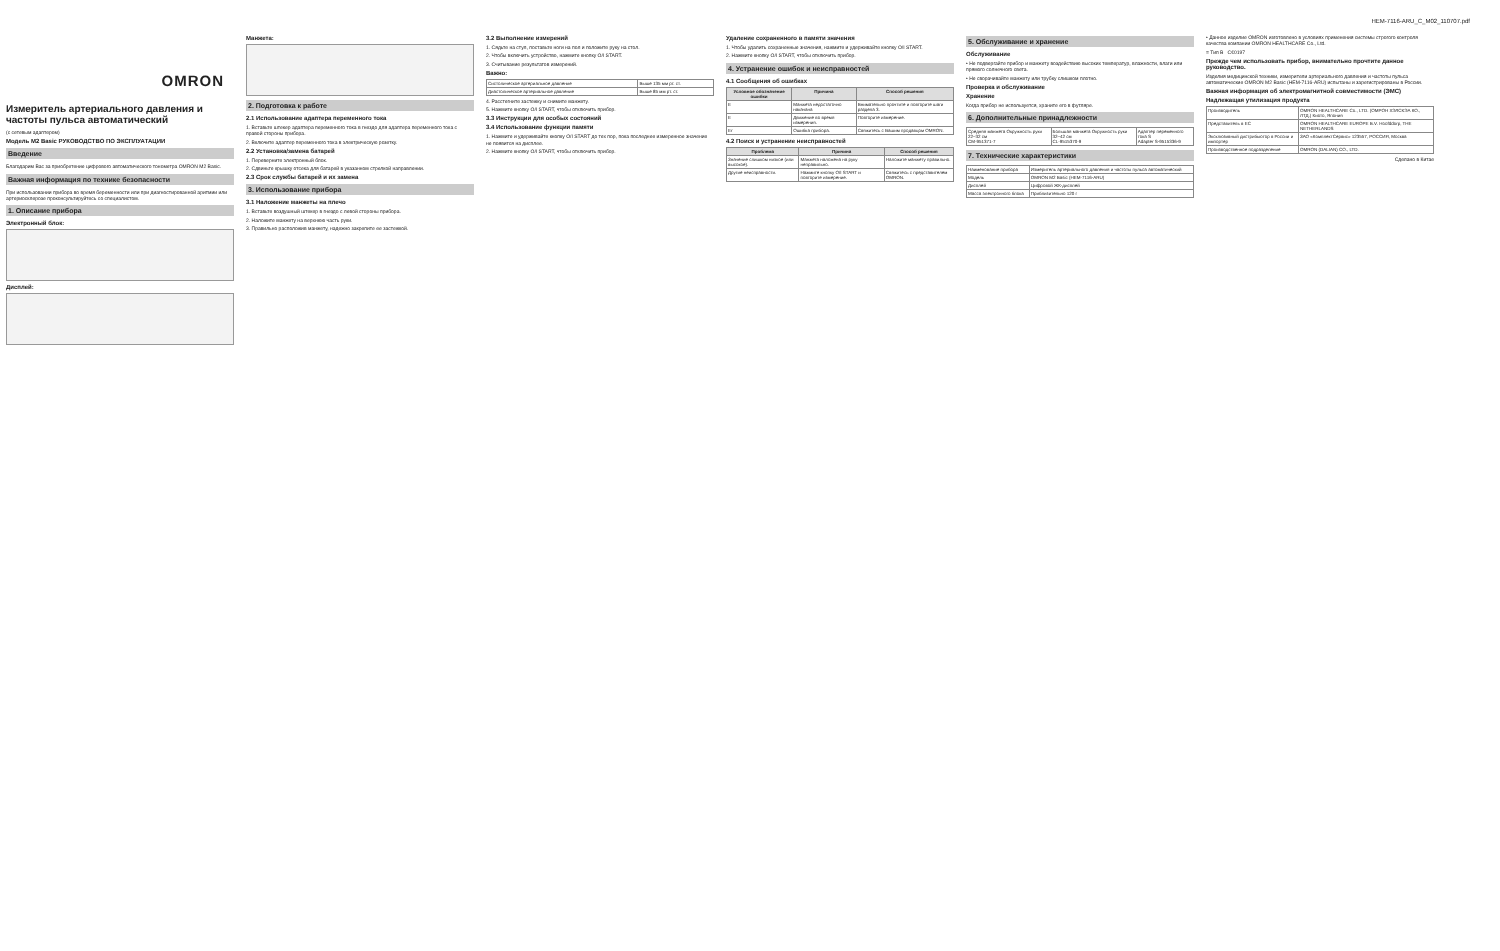HEM-7116-ARU_C_M02_110707.pdf
OMRON
Измеритель артериального давления и частоты пульса автоматический
(с сетевым адаптером)
Модель M2 Basic РУКОВОДСТВО ПО ЭКСПЛУАТАЦИИ
Введение
Благодарим Вас за приобретение цифрового автоматического тонометра OMRON M2 Basic.
Важная информация по технике безопасности
При использовании прибора во время беременности или при диагностированной аритмии или артериосклерозе проконсультируйтесь со специалистом.
1. Описание прибора
Электронный блок:
Дисплей:
Манжета:
2. Подготовка к работе
2.1 Использование адаптера переменного тока
1. Вставьте штекер адаптера переменного тока в гнездо для адаптера переменного тока с правой стороны прибора.
2. Включите адаптер переменного тока в электрическую розетку.
2.2 Установка/замена батарей
1. Переверните электронный блок.
2. Сдвиньте крышку отсека для батарей в указанном стрелкой направлении.
2.3 Срок службы батарей и их замена
3. Использование прибора
3.1 Наложение манжеты на плечо
1. Вставьте воздушный штекер в гнездо с левой стороны прибора.
2. Наложите манжету на верхнюю часть руки.
3. Правильно расположив манжету, надежно закрепите ее застежкой.
3.2 Выполнение измерений
1. Сядьте на стул, поставьте ноги на пол и положите руку на стол.
2. Чтобы включить устройство, нажмите кнопку O/I START.
3. Считывание результатов измерений.
Важно:
| Систолическое артериальное давление | Выше 135 мм рт. ст. |
| Диастолическое артериальное давление | Выше 85 мм рт. ст. |
4. Расстегните застежку и снимите манжету.
5. Нажмите кнопку O/I START, чтобы отключить прибор.
3.3 Инструкции для особых состояний
3.4 Использование функции памяти
1. Нажмите и удерживайте кнопку O/I START до тех пор, пока последнее измеренное значение не появится на дисплее.
2. Нажмите кнопку O/I START, чтобы отключить прибор.
Удаление сохраненного в памяти значения
1. Чтобы удалить сохраненные значения, нажмите и удерживайте кнопку O/I START.
2. Нажмите кнопку O/I START, чтобы отключить прибор.
4. Устранение ошибок и неисправностей
4.1 Сообщения об ошибках
| Условное обозначение ошибки | Причина | Способ решения |
| --- | --- | --- |
| E | Манжета недостаточно накачана | Внимательно прочтите и повторите шаги раздела 3. |
| E | Движение во время измерения. | Повторите измерение. |
| Er | Ошибка прибора. | Свяжитесь с Вашим продавцом OMRON. |
4.2 Поиск и устранение неисправностей
| Проблема | Причина | Способ решения |
| --- | --- | --- |
| Значение слишком низкое (или высокое). | Манжета наложена на руку неправильно. | Наложите манжету правильно. |
| Другие неисправности. | Нажмите кнопку O/I START и повторите измерение. | Свяжитесь с представителем OMRON. |
5. Обслуживание и хранение
Обслуживание
• Не подвергайте прибор и манжету воздействию высоких температур, влажности, влаги или прямого солнечного света.
• Не сворачивайте манжету или трубку слишком плотно.
Проверка и обслуживание
Хранение
Когда прибор не используется, храните его в футляре.
6. Дополнительные принадлежности
| Средняя манжета Окружность руки 22–32 см CM-9513​71-7 | Большая манжета Окружность руки 32–42 см CL-9515370-9 | Адаптер переменного тока S Adapter S-9515336-9 |
7. Технические характеристики
| Наименование прибора | Измеритель артериального давления и частоты пульса автоматический |
| Модель | OMRON M2 Basic (HEM-7116-ARU) |
| Дисплей | Цифровой ЖК-дисплей |
| Масса электронного блока | Приблизительно 120 г |
• Данное изделие OMRON изготовлено в условиях применения системы строгого контроля качества компании OMRON HEALTHCARE Co., Ltd.
= Тип B C€0197
Прежде чем использовать прибор, внимательно прочтите данное руководство.
Изделия медицинской техники, измерители артериального давления и частоты пульса автоматические OMRON M2 Basic (HEM-7116-ARU) испытаны и зарегистрированы в России.
Важная информация об электромагнитной совместимости (ЭМС)
Надлежащая утилизация продукта
| Производитель | OMRON HEALTHCARE Co., LTD. (ОМРОН ХЭЛСКЭА КО., ЛТД.) Киото, Япония |
| Представитель в ЕС | OMRON HEALTHCARE EUROPE B.V. Hoofddorp, THE NETHERLANDS |
| Эксклюзивный дистрибьютор в России и импортер | ЗАО «КомплектСервис» 123557, РОССИЯ, Москва |
| Производственное подразделение | OMRON (DALIAN) CO., LTD. |
Сделано в Китае